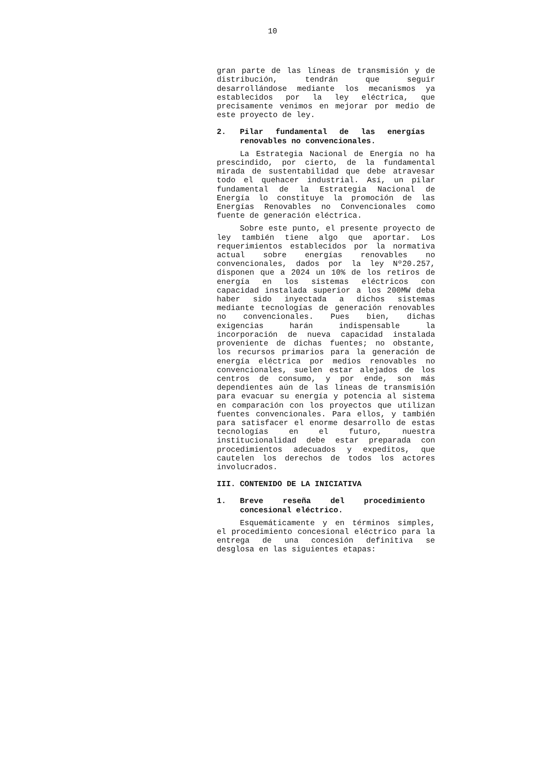10
gran parte de las líneas de transmisión y de distribución, tendrán que seguir desarrollándose mediante los mecanismos ya establecidos por la ley eléctrica, que precisamente venimos en mejorar por medio de este proyecto de ley.
2. Pilar fundamental de las energías renovables no convencionales.
La Estrategia Nacional de Energía no ha prescindido, por cierto, de la fundamental mirada de sustentabilidad que debe atravesar todo el quehacer industrial. Así, un pilar fundamental de la Estrategia Nacional de Energía lo constituye la promoción de las Energías Renovables no Convencionales como fuente de generación eléctrica.
Sobre este punto, el presente proyecto de ley también tiene algo que aportar. Los requerimientos establecidos por la normativa actual sobre energías renovables no convencionales, dados por la ley Nº20.257, disponen que a 2024 un 10% de los retiros de energía en los sistemas eléctricos con capacidad instalada superior a los 200MW deba haber sido inyectada a dichos sistemas mediante tecnologías de generación renovables no convencionales. Pues bien, dichas exigencias harán indispensable la incorporación de nueva capacidad instalada proveniente de dichas fuentes; no obstante, los recursos primarios para la generación de energía eléctrica por medios renovables no convencionales, suelen estar alejados de los centros de consumo, y por ende, son más dependientes aún de las líneas de transmisión para evacuar su energía y potencia al sistema en comparación con los proyectos que utilizan fuentes convencionales. Para ellos, y también para satisfacer el enorme desarrollo de estas tecnologías en el futuro, nuestra institucionalidad debe estar preparada con procedimientos adecuados y expeditos, que cautelen los derechos de todos los actores involucrados.
III. CONTENIDO DE LA INICIATIVA
1. Breve reseña del procedimiento concesional eléctrico.
Esquemáticamente y en términos simples, el procedimiento concesional eléctrico para la entrega de una concesión definitiva se desglosa en las siguientes etapas: